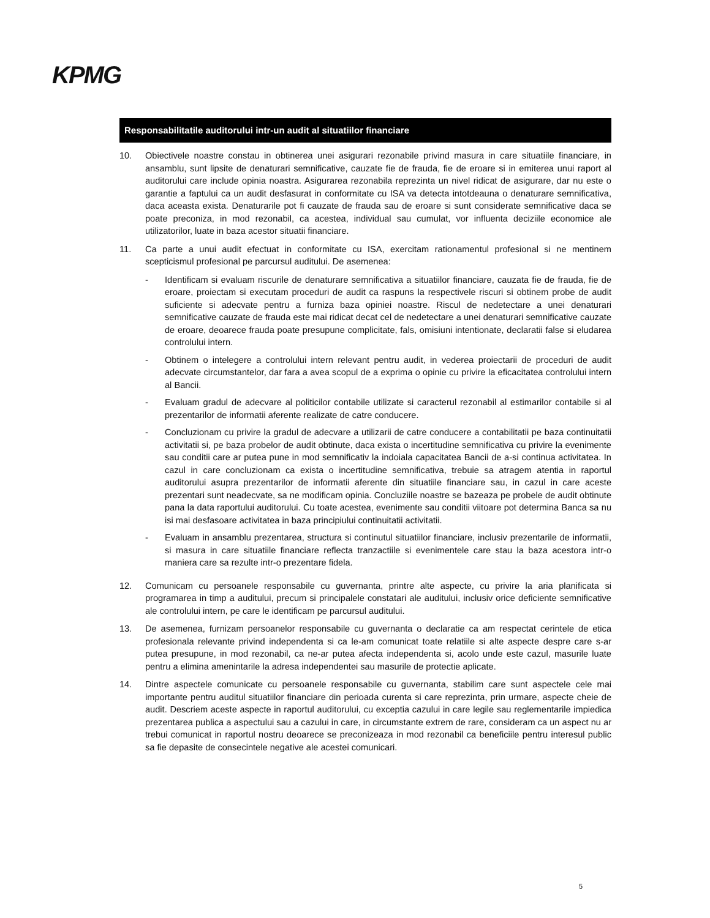KPMG
Responsabilitatile auditorului intr-un audit al situatiilor financiare
10. Obiectivele noastre constau in obtinerea unei asigurari rezonabile privind masura in care situatiile financiare, in ansamblu, sunt lipsite de denaturari semnificative, cauzate fie de frauda, fie de eroare si in emiterea unui raport al auditorului care include opinia noastra. Asigurarea rezonabila reprezinta un nivel ridicat de asigurare, dar nu este o garantie a faptului ca un audit desfasurat in conformitate cu ISA va detecta intotdeauna o denaturare semnificativa, daca aceasta exista. Denaturarile pot fi cauzate de frauda sau de eroare si sunt considerate semnificative daca se poate preconiza, in mod rezonabil, ca acestea, individual sau cumulat, vor influenta deciziile economice ale utilizatorilor, luate in baza acestor situatii financiare.
11. Ca parte a unui audit efectuat in conformitate cu ISA, exercitam rationamentul profesional si ne mentinem scepticismul profesional pe parcursul auditului. De asemenea:
- Identificam si evaluam riscurile de denaturare semnificativa a situatiilor financiare, cauzata fie de frauda, fie de eroare, proiectam si executam proceduri de audit ca raspuns la respectivele riscuri si obtinem probe de audit suficiente si adecvate pentru a furniza baza opiniei noastre. Riscul de nedetectare a unei denaturari semnificative cauzate de frauda este mai ridicat decat cel de nedetectare a unei denaturari semnificative cauzate de eroare, deoarece frauda poate presupune complicitate, fals, omisiuni intentionate, declaratii false si eludarea controlului intern.
- Obtinem o intelegere a controlului intern relevant pentru audit, in vederea proiectarii de proceduri de audit adecvate circumstantelor, dar fara a avea scopul de a exprima o opinie cu privire la eficacitatea controlului intern al Bancii.
- Evaluam gradul de adecvare al politicilor contabile utilizate si caracterul rezonabil al estimarilor contabile si al prezentarilor de informatii aferente realizate de catre conducere.
- Concluzionam cu privire la gradul de adecvare a utilizarii de catre conducere a contabilitatii pe baza continuitatii activitatii si, pe baza probelor de audit obtinute, daca exista o incertitudine semnificativa cu privire la evenimente sau conditii care ar putea pune in mod semnificativ la indoiala capacitatea Bancii de a-si continua activitatea. In cazul in care concluzionam ca exista o incertitudine semnificativa, trebuie sa atragem atentia in raportul auditorului asupra prezentarilor de informatii aferente din situatiile financiare sau, in cazul in care aceste prezentari sunt neadecvate, sa ne modificam opinia. Concluziile noastre se bazeaza pe probele de audit obtinute pana la data raportului auditorului. Cu toate acestea, evenimente sau conditii viitoare pot determina Banca sa nu isi mai desfasoare activitatea in baza principiului continuitatii activitatii.
- Evaluam in ansamblu prezentarea, structura si continutul situatiilor financiare, inclusiv prezentarile de informatii, si masura in care situatiile financiare reflecta tranzactiile si evenimentele care stau la baza acestora intr-o maniera care sa rezulte intr-o prezentare fidela.
12. Comunicam cu persoanele responsabile cu guvernanta, printre alte aspecte, cu privire la aria planificata si programarea in timp a auditului, precum si principalele constatari ale auditului, inclusiv orice deficiente semnificative ale controlului intern, pe care le identificam pe parcursul auditului.
13. De asemenea, furnizam persoanelor responsabile cu guvernanta o declaratie ca am respectat cerintele de etica profesionala relevante privind independenta si ca le-am comunicat toate relatiile si alte aspecte despre care s-ar putea presupune, in mod rezonabil, ca ne-ar putea afecta independenta si, acolo unde este cazul, masurile luate pentru a elimina amenintarile la adresa independentei sau masurile de protectie aplicate.
14. Dintre aspectele comunicate cu persoanele responsabile cu guvernanta, stabilim care sunt aspectele cele mai importante pentru auditul situatiilor financiare din perioada curenta si care reprezinta, prin urmare, aspecte cheie de audit. Descriem aceste aspecte in raportul auditorului, cu exceptia cazului in care legile sau reglementarile impiedica prezentarea publica a aspectului sau a cazului in care, in circumstante extrem de rare, consideram ca un aspect nu ar trebui comunicat in raportul nostru deoarece se preconizeaza in mod rezonabil ca beneficiile pentru interesul public sa fie depasite de consecintele negative ale acestei comunicari.
5